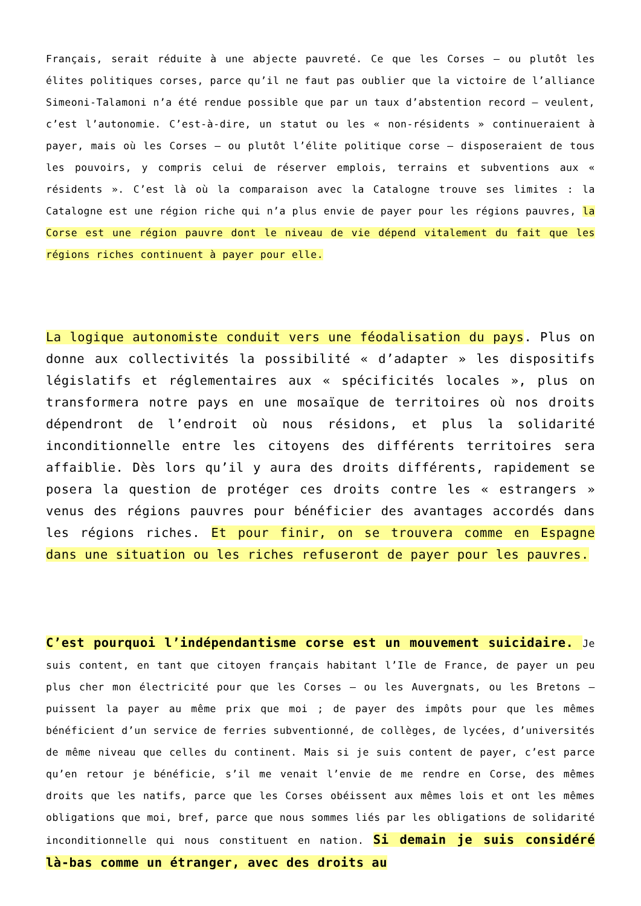Français, serait réduite à une abjecte pauvreté. Ce que les Corses – ou plutôt les élites politiques corses, parce qu’il ne faut pas oublier que la victoire de l’alliance Simeoni-Talamoni n’a été rendue possible que par un taux d’abstention record – veulent, c’est l’autonomie. C’est-à-dire, un statut ou les « non-résidents » continueraient à payer, mais où les Corses – ou plutôt l’élite politique corse – disposeraient de tous les pouvoirs, y compris celui de réserver emplois, terrains et subventions aux « résidents ». C’est là où la comparaison avec la Catalogne trouve ses limites : la Catalogne est une région riche qui n’a plus envie de payer pour les régions pauvres, la Corse est une région pauvre dont le niveau de vie dépend vitalement du fait que les régions riches continuent à payer pour elle.
La logique autonomiste conduit vers une féodalisation du pays. Plus on donne aux collectivités la possibilité « d’adapter » les dispositifs législatifs et réglementaires aux « spécificités locales », plus on transformera notre pays en une mosaïque de territoires où nos droits dépendront de l’endroit où nous résidons, et plus la solidarité inconditionnelle entre les citoyens des différents territoires sera affaiblie. Dès lors qu’il y aura des droits différents, rapidement se posera la question de protéger ces droits contre les « estrangers » venus des régions pauvres pour bénéficier des avantages accordés dans les régions riches. Et pour finir, on se trouvera comme en Espagne dans une situation ou les riches refuseront de payer pour les pauvres.
C’est pourquoi l’indépendantisme corse est un mouvement suicidaire. Je suis content, en tant que citoyen français habitant l’Ile de France, de payer un peu plus cher mon électricité pour que les Corses – ou les Auvergnats, ou les Bretons – puissent la payer au même prix que moi ; de payer des impôts pour que les mêmes bénéficient d’un service de ferries subventionné, de collèges, de lycées, d’universités de même niveau que celles du continent. Mais si je suis content de payer, c’est parce qu’en retour je bénéficie, s’il me venait l’envie de me rendre en Corse, des mêmes droits que les natifs, parce que les Corses obéissent aux mêmes lois et ont les mêmes obligations que moi, bref, parce que nous sommes liés par les obligations de solidarité inconditionnelle qui nous constituent en nation. Si demain je suis considéré là-bas comme un étranger, avec des droits au